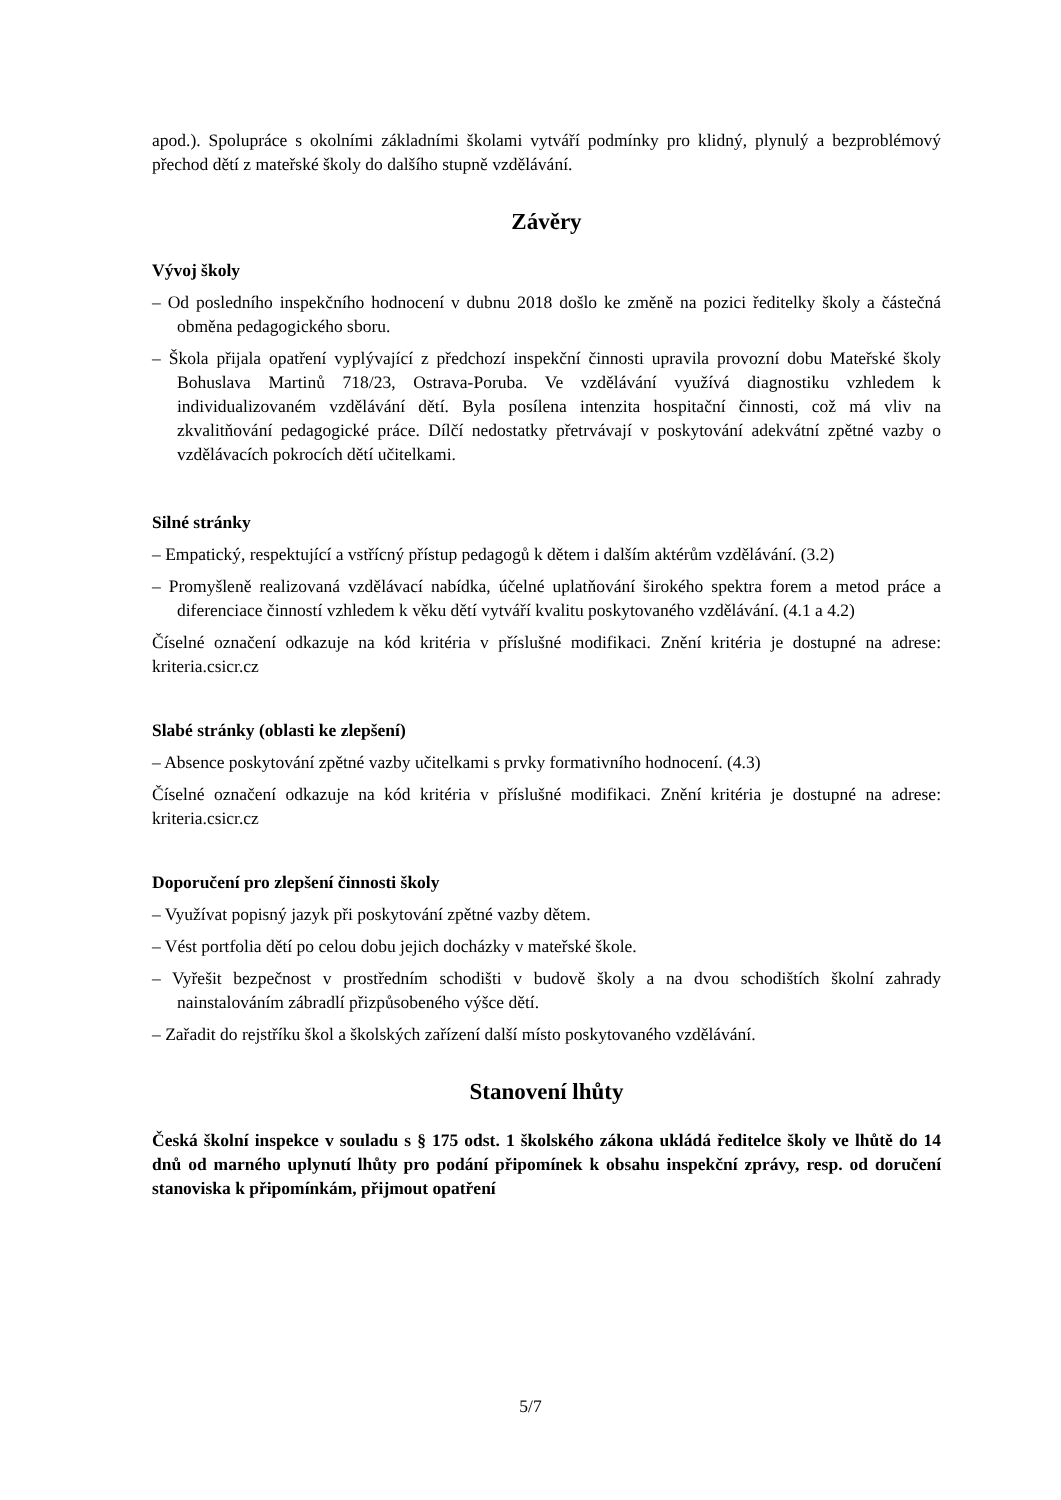apod.). Spolupráce s okolními základními školami vytváří podmínky pro klidný, plynulý a bezproblémový přechod dětí z mateřské školy do dalšího stupně vzdělávání.
Závěry
Vývoj školy
– Od posledního inspekčního hodnocení v dubnu 2018 došlo ke změně na pozici ředitelky školy a částečná obměna pedagogického sboru.
– Škola přijala opatření vyplývající z předchozí inspekční činnosti upravila provozní dobu Mateřské školy Bohuslava Martinů 718/23, Ostrava-Poruba. Ve vzdělávání využívá diagnostiku vzhledem k individualizovaném vzdělávání dětí. Byla posílena intenzita hospitační činnosti, což má vliv na zkvalitňování pedagogické práce. Dílčí nedostatky přetrvávají v poskytování adekvátní zpětné vazby o vzdělávacích pokrocích dětí učitelkami.
Silné stránky
– Empatický, respektující a vstřícný přístup pedagogů k dětem i dalším aktérům vzdělávání. (3.2)
– Promyšleně realizovaná vzdělávací nabídka, účelné uplatňování širokého spektra forem a metod práce a diferenciace činností vzhledem k věku dětí vytváří kvalitu poskytovaného vzdělávání. (4.1 a 4.2)
Číselné označení odkazuje na kód kritéria v příslušné modifikaci. Znění kritéria je dostupné na adrese: kriteria.csicr.cz
Slabé stránky (oblasti ke zlepšení)
– Absence poskytování zpětné vazby učitelkami s prvky formativního hodnocení. (4.3)
Číselné označení odkazuje na kód kritéria v příslušné modifikaci. Znění kritéria je dostupné na adrese: kriteria.csicr.cz
Doporučení pro zlepšení činnosti školy
– Využívat popisný jazyk při poskytování zpětné vazby dětem.
– Vést portfolia dětí po celou dobu jejich docházky v mateřské škole.
– Vyřešit bezpečnost v prostředním schodišti v budově školy a na dvou schodištích školní zahrady nainstalováním zábradlí přizpůsobeného výšce dětí.
– Zařadit do rejstříku škol a školských zařízení další místo poskytovaného vzdělávání.
Stanovení lhůty
Česká školní inspekce v souladu s § 175 odst. 1 školského zákona ukládá ředitelce školy ve lhůtě do 14 dnů od marného uplynutí lhůty pro podání připomínek k obsahu inspekční zprávy, resp. od doručení stanoviska k připomínkám, přijmout opatření
5/7